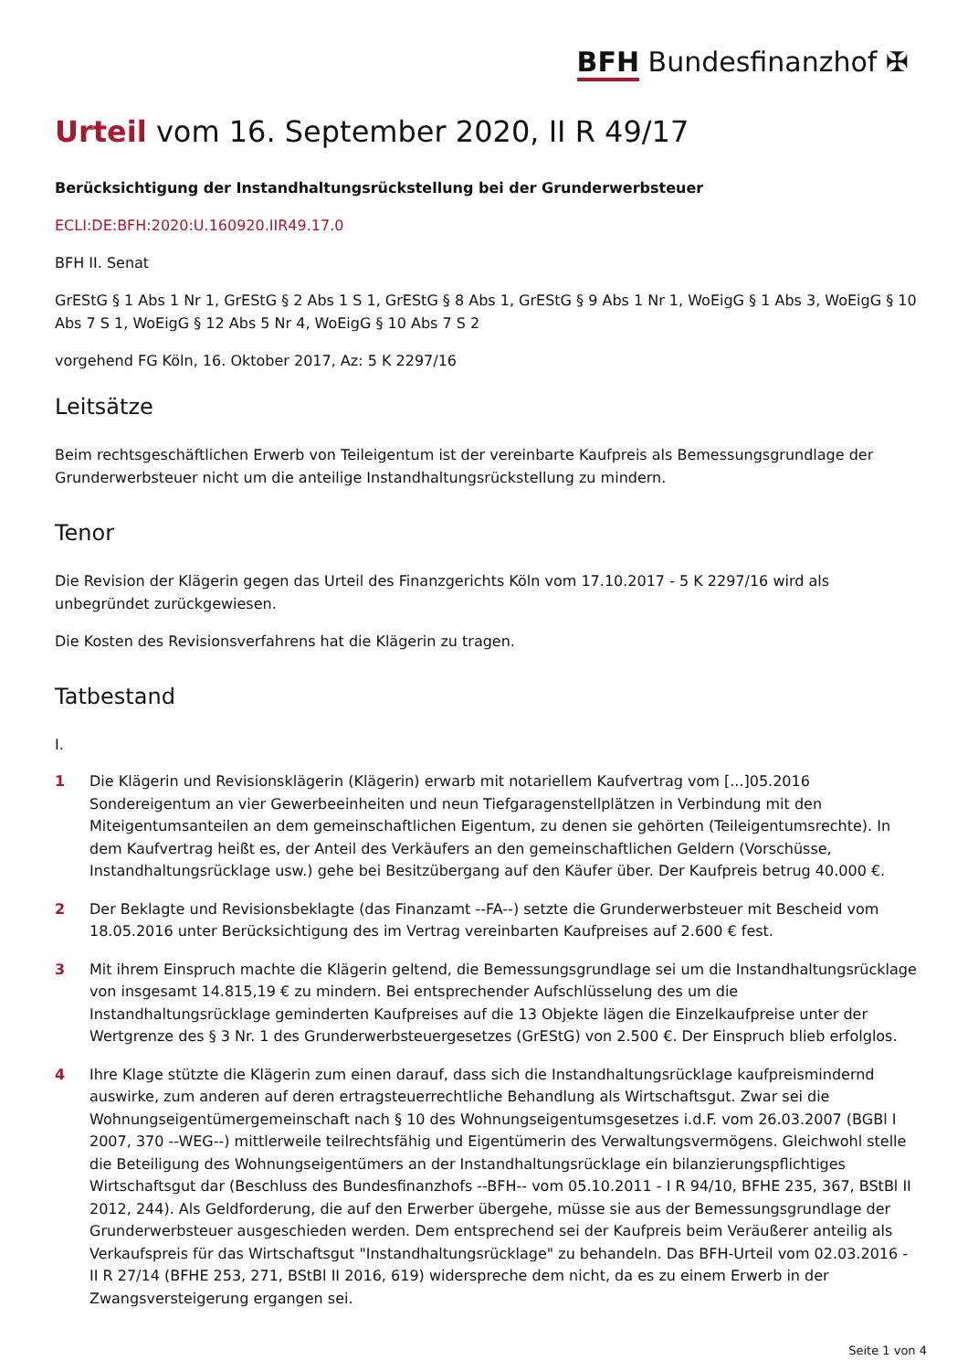BFH Bundesfinanzhof ✠
Urteil vom 16. September 2020, II R 49/17
Berücksichtigung der Instandhaltungsrückstellung bei der Grunderwerbsteuer
ECLI:DE:BFH:2020:U.160920.IIR49.17.0
BFH II. Senat
GrEStG § 1 Abs 1 Nr 1, GrEStG § 2 Abs 1 S 1, GrEStG § 8 Abs 1, GrEStG § 9 Abs 1 Nr 1, WoEigG § 1 Abs 3, WoEigG § 10 Abs 7 S 1, WoEigG § 12 Abs 5 Nr 4, WoEigG § 10 Abs 7 S 2
vorgehend FG Köln, 16. Oktober 2017, Az: 5 K 2297/16
Leitsätze
Beim rechtsgeschäftlichen Erwerb von Teileigentum ist der vereinbarte Kaufpreis als Bemessungsgrundlage der Grunderwerbsteuer nicht um die anteilige Instandhaltungsrückstellung zu mindern.
Tenor
Die Revision der Klägerin gegen das Urteil des Finanzgerichts Köln vom 17.10.2017 - 5 K 2297/16 wird als unbegründet zurückgewiesen.
Die Kosten des Revisionsverfahrens hat die Klägerin zu tragen.
Tatbestand
I.
1 Die Klägerin und Revisionsklägerin (Klägerin) erwarb mit notariellem Kaufvertrag vom [...]05.2016 Sondereigentum an vier Gewerbeeinheiten und neun Tiefgaragenstellplätzen in Verbindung mit den Miteigentumsanteilen an dem gemeinschaftlichen Eigentum, zu denen sie gehörten (Teileigentumsrechte). In dem Kaufvertrag heißt es, der Anteil des Verkäufers an den gemeinschaftlichen Geldern (Vorschüsse, Instandhaltungsrücklage usw.) gehe bei Besitzübergang auf den Käufer über. Der Kaufpreis betrug 40.000 €.
2 Der Beklagte und Revisionsbeklagte (das Finanzamt --FA--) setzte die Grunderwerbsteuer mit Bescheid vom 18.05.2016 unter Berücksichtigung des im Vertrag vereinbarten Kaufpreises auf 2.600 € fest.
3 Mit ihrem Einspruch machte die Klägerin geltend, die Bemessungsgrundlage sei um die Instandhaltungsrücklage von insgesamt 14.815,19 € zu mindern. Bei entsprechender Aufschlüsselung des um die Instandhaltungsrücklage geminderten Kaufpreises auf die 13 Objekte lägen die Einzelkaufpreise unter der Wertgrenze des § 3 Nr. 1 des Grunderwerbsteuergesetzes (GrEStG) von 2.500 €. Der Einspruch blieb erfolglos.
4 Ihre Klage stützte die Klägerin zum einen darauf, dass sich die Instandhaltungsrücklage kaufpreismindernd auswirke, zum anderen auf deren ertragsteuerrechtliche Behandlung als Wirtschaftsgut. Zwar sei die Wohnungseigentümergemeinschaft nach § 10 des Wohnungseigentumsgesetzes i.d.F. vom 26.03.2007 (BGBl I 2007, 370 --WEG--) mittlerweile teilrechtsfähig und Eigentümerin des Verwaltungsvermögens. Gleichwohl stelle die Beteiligung des Wohnungseigentümers an der Instandhaltungsrücklage ein bilanzierungspflichtiges Wirtschaftsgut dar (Beschluss des Bundesfinanzhofs --BFH-- vom 05.10.2011 - I R 94/10, BFHE 235, 367, BStBl II 2012, 244). Als Geldforderung, die auf den Erwerber übergehe, müsse sie aus der Bemessungsgrundlage der Grunderwerbsteuer ausgeschieden werden. Dem entsprechend sei der Kaufpreis beim Veräußerer anteilig als Verkaufspreis für das Wirtschaftsgut "Instandhaltungsrücklage" zu behandeln. Das BFH-Urteil vom 02.03.2016 - II R 27/14 (BFHE 253, 271, BStBl II 2016, 619) widerspreche dem nicht, da es zu einem Erwerb in der Zwangsversteigerung ergangen sei.
Seite 1 von 4